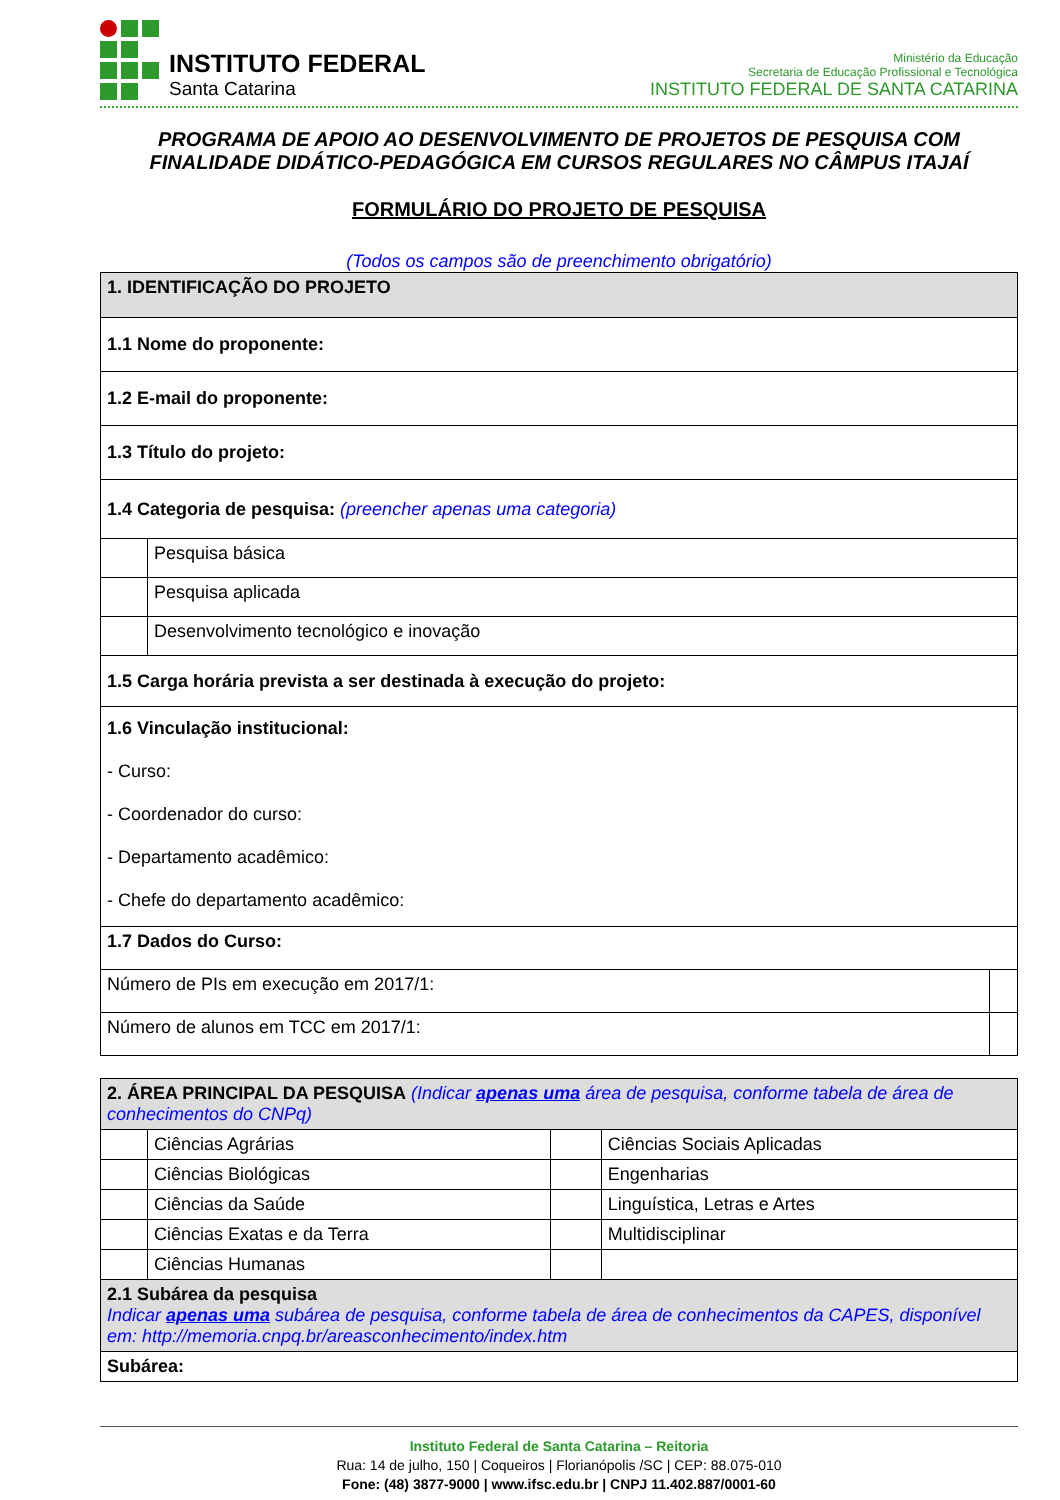INSTITUTO FEDERAL
Santa Catarina
Ministério da Educação
Secretaria de Educação Profissional e Tecnológica
INSTITUTO FEDERAL DE SANTA CATARINA
PROGRAMA DE APOIO AO DESENVOLVIMENTO DE PROJETOS DE PESQUISA COM FINALIDADE DIDÁTICO-PEDAGÓGICA EM CURSOS REGULARES NO CÂMPUS ITAJAÍ
FORMULÁRIO DO PROJETO DE PESQUISA
(Todos os campos são de preenchimento obrigatório)
| 1. IDENTIFICAÇÃO DO PROJETO | | |
| 1.1 Nome do proponente: | | |
| 1.2 E-mail do proponente: | | |
| 1.3 Título do projeto: | | |
| 1.4 Categoria de pesquisa: (preencher apenas uma categoria) | | |
| | Pesquisa básica | |
| | Pesquisa aplicada | |
| | Desenvolvimento tecnológico e inovação | |
| 1.5 Carga horária prevista a ser destinada à execução do projeto: | | |
| 1.6 Vinculação institucional: - Curso: - Coordenador do curso: - Departamento acadêmico: - Chefe do departamento acadêmico: | | |
| 1.7 Dados do Curso: | | |
| Número de PIs em execução em 2017/1: | | |
| Número de alunos em TCC em 2017/1: | | |
| 2. ÁREA PRINCIPAL DA PESQUISA (Indicar apenas uma área de pesquisa, conforme tabela de área de conhecimentos do CNPq) | | | |
| | Ciências Agrárias | | Ciências Sociais Aplicadas |
| | Ciências Biológicas | | Engenharias |
| | Ciências da Saúde | | Linguística, Letras e Artes |
| | Ciências Exatas e da Terra | | Multidisciplinar |
| | Ciências Humanas | | |
| 2.1 Subárea da pesquisa Indicar apenas uma subárea de pesquisa, conforme tabela de área de conhecimentos da CAPES, disponível em: http://memoria.cnpq.br/areasconhecimento/index.htm | | | |
| Subárea: | | | |
Instituto Federal de Santa Catarina – Reitoria
Rua: 14 de julho, 150 | Coqueiros | Florianópolis /SC | CEP: 88.075-010
Fone: (48) 3877-9000 | www.ifsc.edu.br | CNPJ 11.402.887/0001-60